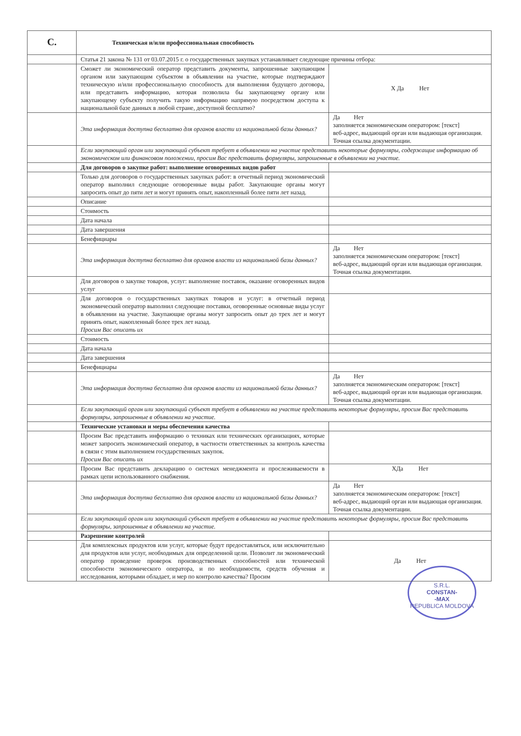| C. | Техническая и/или профессиональная способность | |
| | Статья 21 закона № 131 от 03.07.2015 г. о государственных закупках устанавливает следующие причины отбора: | |
| | Сможет ли экономический оператор представить документы, запрошенные закупающим органом или закупающим субъектом в объявлении на участие, которые подтверждают техническую и/или профессиональную способность для выполнения будущего договора, или представить информацию, которая позволила бы закупающему органу или закупающему субъекту получить такую информацию напрямую посредством доступа к национальной базе данных в любой стране, доступной бесплатно? | X Да Нет |
| | Эта информация доступна бесплатно для органов власти из национальной базы данных? | Да Нет заполняется экономическим оператором: [текст] веб-адрес, выдающий орган или выдающая организация. Точная ссылка документации. |
| | Если закупающий орган или закупающий субъект требует в объявлении на участие представить некоторые формуляры, содержащие информацию об экономическом или финансовом положении, просим Вас представить формуляры, запрошенные в объявлении на участие. | |
| | Для договоров о закупке работ: выполнение оговоренных видов работ | |
| | Только для договоров о государственных закупках работ: в отчетный период экономический оператор выполнил следующие оговоренные виды работ. Закупающие органы могут запросить опыт до пяти лет и могут принять опыт, накопленный более пяти лет назад. | |
| | Описание | |
| | Стоимость | |
| | Дата начала | |
| | Дата завершения | |
| | Бенефициары | |
| | Эта информация доступна бесплатно для органов власти из национальной базы данных? | Да Нет заполняется экономическим оператором: [текст] веб-адрес, выдающий орган или выдающая организация. Точная ссылка документации. |
| | Для договоров о закупке товаров, услуг: выполнение поставок, оказание оговоренных видов услуг | |
| | Для договоров о государственных закупках товаров и услуг: в отчетный период экономический оператор выполнил следующие поставки, оговоренные основные виды услуг в объявлении на участие. Закупающие органы могут запросить опыт до трех лет и могут принять опыт, накопленный более трех лет назад. Просим Вас описать их | |
| | Стоимость | |
| | Дата начала | |
| | Дата завершения | |
| | Бенефициары | |
| | Эта информация доступна бесплатно для органов власти из национальной базы данных? | Да Нет заполняется экономическим оператором: [текст] веб-адрес, выдающий орган или выдающая организация. Точная ссылка документации. |
| | Если закупающий орган или закупающий субъект требует в объявлении на участие представить некоторые формуляры, просим Вас представить формуляры, запрошенные в объявлении на участие. | |
| | Технические установки и меры обеспечения качества | |
| | Просим Вас представить информацию о техниках или технических организациях, которые может запросить экономический оператор, в частности ответственных за контроль качества в связи с этим выполнением государственных закупок. Просим Вас описать их | |
| | Просим Вас представить декларацию о системах менеджмента и прослеживаемости в рамках цепи использованного снабжения. | ХДа Нет |
| | Эта информация доступна бесплатно для органов власти из национальной базы данных? | Да Нет заполняется экономическим оператором: [текст] веб-адрес, выдающий орган или выдающая организация. Точная ссылка документации. |
| | Если закупающий орган или закупающий субъект требует в объявлении на участие представить некоторые формуляры, просим Вас представить формуляры, запрошенные в объявлении на участие. | |
| | Разрешение контролей | |
| | Для комплексных продуктов или услуг, которые будут предоставляться, или исключительно для продуктов или услуг, необходимых для определенной цели. Позволит ли экономический оператор проведение проверок производственных способностей или технической способности экономического оператора, и по необходимости, средств обучения и исследования, которыми обладает, и мер по контролю качества? Просим | Да Нет |
S.R.L.
CONSTAN-
-MAX
REPUBLICA MOLDOVA